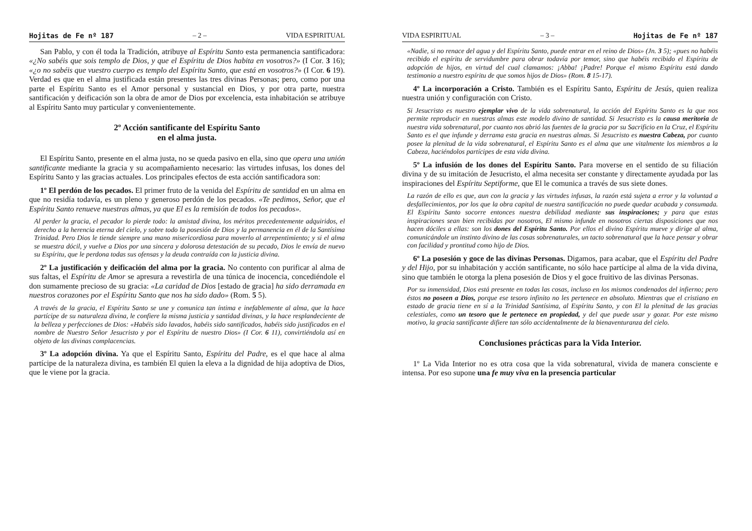Hojitas de Fe nº 187 – 2 – VIDA ESPIRITUAL
San Pablo, y con él toda la Tradición, atribuye al Espíritu Santo esta permanencia santificadora: «¿No sabéis que sois templo de Dios, y que el Espíritu de Dios habita en vosotros?» (I Cor. 3 16); «¿o no sabéis que vuestro cuerpo es templo del Espíritu Santo, que está en vosotros?» (I Cor. 6 19). Verdad es que en el alma justificada están presentes las tres divinas Personas; pero, como por una parte el Espíritu Santo es el Amor personal y sustancial en Dios, y por otra parte, nuestra santificación y deificación son la obra de amor de Dios por excelencia, esta inhabitación se atribuye al Espíritu Santo muy particular y convenientemente.
2º Acción santificante del Espíritu Santo
en el alma justa.
El Espíritu Santo, presente en el alma justa, no se queda pasivo en ella, sino que opera una unión santificante mediante la gracia y su acompañamiento necesario: las virtudes infusas, los dones del Espíritu Santo y las gracias actuales. Los principales efectos de esta acción santificadora son:
1º El perdón de los pecados. El primer fruto de la venida del Espíritu de santidad en un alma en que no residía todavía, es un pleno y generoso perdón de los pecados. «Te pedimos, Señor, que el Espíritu Santo renueve nuestras almas, ya que El es la remisión de todos los pecados».
Al perder la gracia, el pecador lo pierde todo: la amistad divina, los méritos precedentemente adquiridos, el derecho a la herencia eterna del cielo, y sobre todo la posesión de Dios y la permanencia en él de la Santísima Trinidad. Pero Dios le tiende siempre una mano misericordiosa para moverlo al arrepentimiento; y si el alma se muestra dócil, y vuelve a Dios por una sincera y dolorosa detestación de su pecado, Dios le envía de nuevo su Espíritu, que le perdona todas sus ofensas y la deuda contraída con la justicia divina.
2º La justificación y deificación del alma por la gracia. No contento con purificar al alma de sus faltas, el Espíritu de Amor se apresura a revestirla de una túnica de inocencia, concediéndole el don sumamente precioso de su gracia: «La caridad de Dios [estado de gracia] ha sido derramada en nuestros corazones por el Espíritu Santo que nos ha sido dado» (Rom. 5 5).
A través de la gracia, el Espíritu Santo se une y comunica tan íntima e inefablemente al alma, que la hace partícipe de su naturaleza divina, le confiere la misma justicia y santidad divinas, y la hace resplandeciente de la belleza y perfecciones de Dios: «Habéis sido lavados, habéis sido santificados, habéis sido justificados en el nombre de Nuestro Señor Jesucristo y por el Espíritu de nuestro Dios» (I Cor. 6 11), convirtiéndola así en objeto de las divinas complacencias.
3º La adopción divina. Ya que el Espíritu Santo, Espíritu del Padre, es el que hace al alma partícipe de la naturaleza divina, es también El quien la eleva a la dignidad de hija adoptiva de Dios, que le viene por la gracia.
VIDA ESPIRITUAL – 3 – Hojitas de Fe nº 187
«Nadie, si no renace del agua y del Espíritu Santo, puede entrar en el reino de Dios» (Jn. 3 5); «pues no habéis recibido el espíritu de servidumbre para obrar todavía por temor, sino que habéis recibido el Espíritu de adopción de hijos, en virtud del cual clamamos: ¡Abba! ¡Padre! Porque el mismo Espíritu está dando testimonio a nuestro espíritu de que somos hijos de Dios» (Rom. 8 15-17).
4º La incorporación a Cristo. También es el Espíritu Santo, Espíritu de Jesús, quien realiza nuestra unión y configuración con Cristo.
Si Jesucristo es nuestro ejemplar vivo de la vida sobrenatural, la acción del Espíritu Santo es la que nos permite reproducir en nuestras almas este modelo divino de santidad. Si Jesucristo es la causa meritoria de nuestra vida sobrenatural, por cuanto nos abrió las fuentes de la gracia por su Sacrificio en la Cruz, el Espíritu Santo es el que infunde y derrama esta gracia en nuestras almas. Si Jesucristo es nuestra Cabeza, por cuanto posee la plenitud de la vida sobrenatural, el Espíritu Santo es el alma que une vitalmente los miembros a la Cabeza, haciéndolos partícipes de esta vida divina.
5º La infusión de los dones del Espíritu Santo. Para moverse en el sentido de su filiación divina y de su imitación de Jesucristo, el alma necesita ser constante y directamente ayudada por las inspiraciones del Espíritu Septiforme, que El le comunica a través de sus siete dones.
La razón de ello es que, aun con la gracia y las virtudes infusas, la razón está sujeta a error y la voluntad a desfallecimientos, por los que la obra capital de nuestra santificación no puede quedar acabada y consumada. El Espíritu Santo socorre entonces nuestra debilidad mediante sus inspiraciones; y para que estas inspiraciones sean bien recibidas por nosotros, El mismo infunde en nosotros ciertas disposiciones que nos hacen dóciles a ellas: son los dones del Espíritu Santo. Por ellos el divino Espíritu mueve y dirige al alma, comunicándole un instinto divino de las cosas sobrenaturales, un tacto sobrenatural que la hace pensar y obrar con facilidad y prontitud como hijo de Dios.
6º La posesión y goce de las divinas Personas. Digamos, para acabar, que el Espíritu del Padre y del Hijo, por su inhabitación y acción santificante, no sólo hace partícipe al alma de la vida divina, sino que también le otorga la plena posesión de Dios y el goce fruitivo de las divinas Personas.
Por su inmensidad, Dios está presente en todas las cosas, incluso en los mismos condenados del infierno; pero éstos no poseen a Dios, porque ese tesoro infinito no les pertenece en absoluto. Mientras que el cristiano en estado de gracia tiene en sí a la Trinidad Santísima, al Espíritu Santo, y con El la plenitud de las gracias celestiales, como un tesoro que le pertenece en propiedad, y del que puede usar y gozar. Por este mismo motivo, la gracia santificante difiere tan sólo accidentalmente de la bienaventuranza del cielo.
Conclusiones prácticas para la Vida Interior.
1º La Vida Interior no es otra cosa que la vida sobrenatural, vivida de manera consciente e intensa. Por eso supone una fe muy viva en la presencia particular